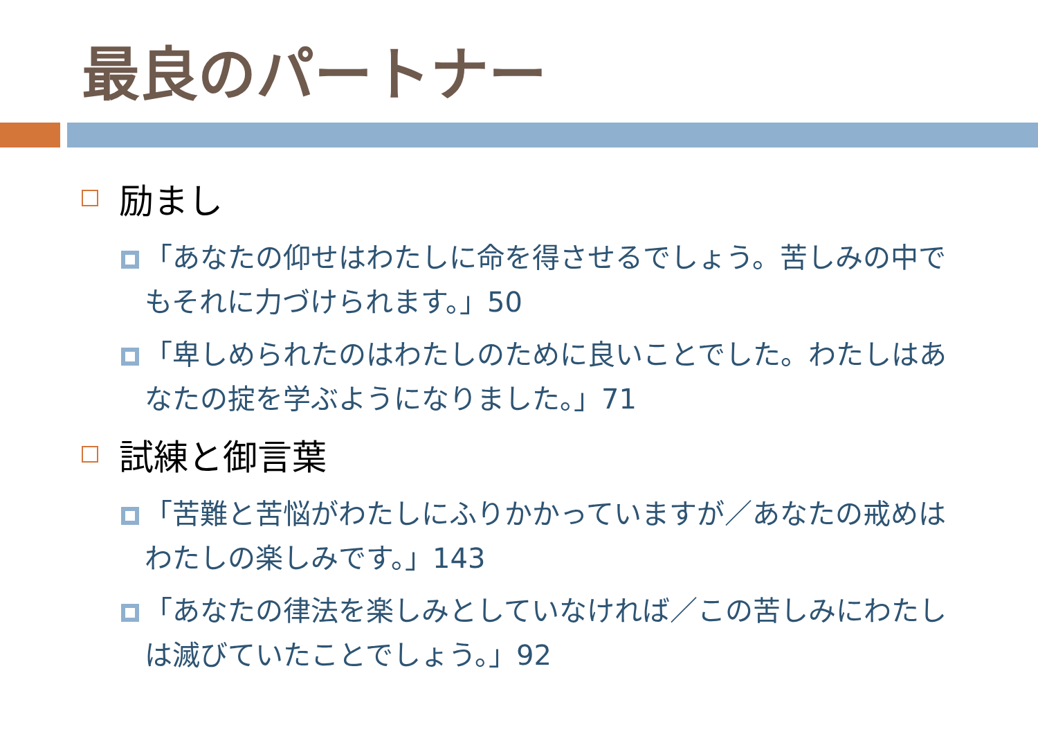最良のパートナー
励まし
「あなたの仰せはわたしに命を得させるでしょう。苦しみの中でもそれに力づけられます。」50
「卑しめられたのはわたしのために良いことでした。わたしはあなたの掟を学ぶようになりました。」71
試練と御言葉
「苦難と苦悩がわたしにふりかかっていますが／あなたの戒めはわたしの楽しみです。」143
「あなたの律法を楽しみとしていなければ／この苦しみにわたしは滅びていたことでしょう。」92